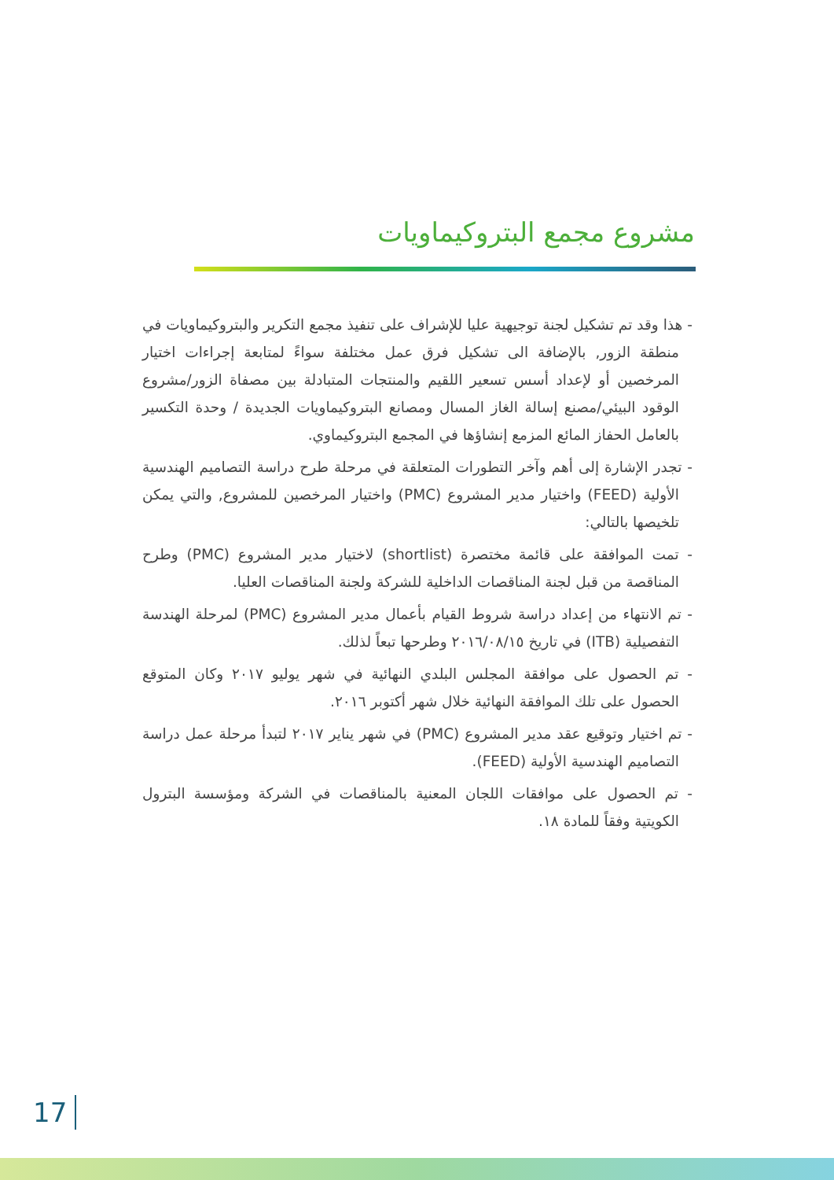مشروع مجمع البتروكيماويات
- هذا وقد تم تشكيل لجنة توجيهية عليا للإشراف على تنفيذ مجمع التكرير والبتروكيماويات في منطقة الزور, بالإضافة الى تشكيل فرق عمل مختلفة سواءً لمتابعة إجراءات اختيار المرخصين أو لإعداد أسس تسعير اللقيم والمنتجات المتبادلة بين مصفاة الزور/مشروع الوقود البيئي/مصنع إسالة الغاز المسال ومصانع البتروكيماويات الجديدة / وحدة التكسير بالعامل الحفاز المائع المزمع إنشاؤها في المجمع البتروكيماوي.
- تجدر الإشارة إلى أهم وآخر التطورات المتعلقة في مرحلة طرح دراسة التصاميم الهندسية الأولية (FEED) واختيار مدير المشروع (PMC) واختيار المرخصين للمشروع, والتي يمكن تلخيصها بالتالي:
- تمت الموافقة على قائمة مختصرة (shortlist) لاختيار مدير المشروع (PMC) وطرح المناقصة من قبل لجنة المناقصات الداخلية للشركة ولجنة المناقصات العليا.
- تم الانتهاء من إعداد دراسة شروط القيام بأعمال مدير المشروع (PMC) لمرحلة الهندسة التفصيلية (ITB) في تاريخ ٢٠١٦/٠٨/١٥ وطرحها تبعاً لذلك.
- تم الحصول على موافقة المجلس البلدي النهائية في شهر يوليو ٢٠١٧ وكان المتوقع الحصول على تلك الموافقة النهائية خلال شهر أكتوبر ٢٠١٦.
- تم اختيار وتوقيع عقد مدير المشروع (PMC) في شهر يناير ٢٠١٧ لتبدأ مرحلة عمل دراسة التصاميم الهندسية الأولية (FEED).
- تم الحصول على موافقات اللجان المعنية بالمناقصات في الشركة ومؤسسة البترول الكويتية وفقاً للمادة ١٨.
17